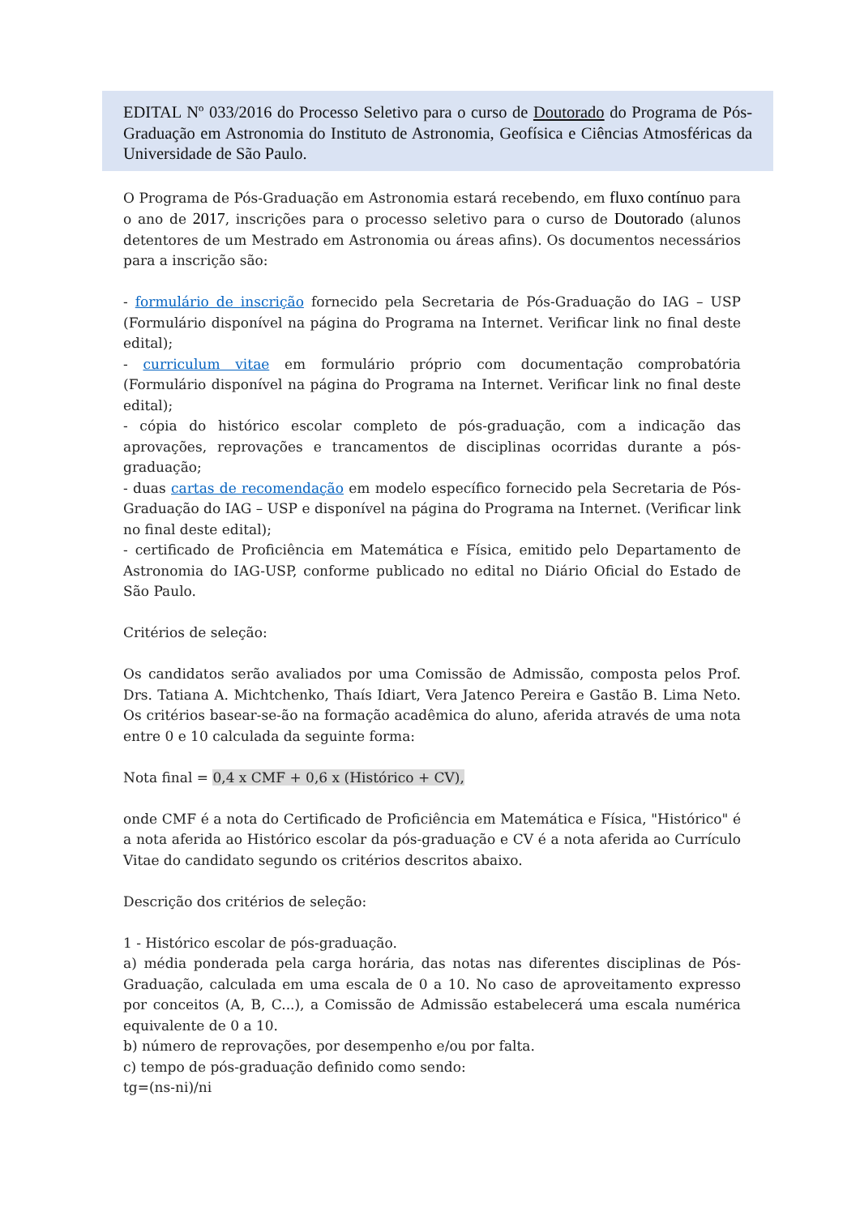EDITAL Nº 033/2016 do Processo Seletivo para o curso de Doutorado do Programa de Pós-Graduação em Astronomia do Instituto de Astronomia, Geofísica e Ciências Atmosféricas da Universidade de São Paulo.
O Programa de Pós-Graduação em Astronomia estará recebendo, em fluxo contínuo para o ano de 2017, inscrições para o processo seletivo para o curso de Doutorado (alunos detentores de um Mestrado em Astronomia ou áreas afins). Os documentos necessários para a inscrição são:
- formulário de inscrição fornecido pela Secretaria de Pós-Graduação do IAG – USP (Formulário disponível na página do Programa na Internet. Verificar link no final deste edital);
- curriculum vitae em formulário próprio com documentação comprobatória (Formulário disponível na página do Programa na Internet. Verificar link no final deste edital);
- cópia do histórico escolar completo de pós-graduação, com a indicação das aprovações, reprovações e trancamentos de disciplinas ocorridas durante a pós-graduação;
- duas cartas de recomendação em modelo específico fornecido pela Secretaria de Pós-Graduação do IAG – USP e disponível na página do Programa na Internet. (Verificar link no final deste edital);
- certificado de Proficiência em Matemática e Física, emitido pelo Departamento de Astronomia do IAG-USP, conforme publicado no edital no Diário Oficial do Estado de São Paulo.
Critérios de seleção:
Os candidatos serão avaliados por uma Comissão de Admissão, composta pelos Prof. Drs. Tatiana A. Michtchenko, Thaís Idiart, Vera Jatenco Pereira e Gastão B. Lima Neto. Os critérios basear-se-ão na formação acadêmica do aluno, aferida através de uma nota entre 0 e 10 calculada da seguinte forma:
Nota final = 0,4 x CMF + 0,6 x (Histórico + CV),
onde CMF é a nota do Certificado de Proficiência em Matemática e Física, "Histórico" é a nota aferida ao Histórico escolar da pós-graduação e CV é a nota aferida ao Currículo Vitae do candidato segundo os critérios descritos abaixo.
Descrição dos critérios de seleção:
1 - Histórico escolar de pós-graduação.
a) média ponderada pela carga horária, das notas nas diferentes disciplinas de Pós- Graduação, calculada em uma escala de 0 a 10. No caso de aproveitamento expresso por conceitos (A, B, C...), a Comissão de Admissão estabelecerá uma escala numérica equivalente de 0 a 10.
b) número de reprovações, por desempenho e/ou por falta.
c) tempo de pós-graduação definido como sendo:
tg=(ns-ni)/ni